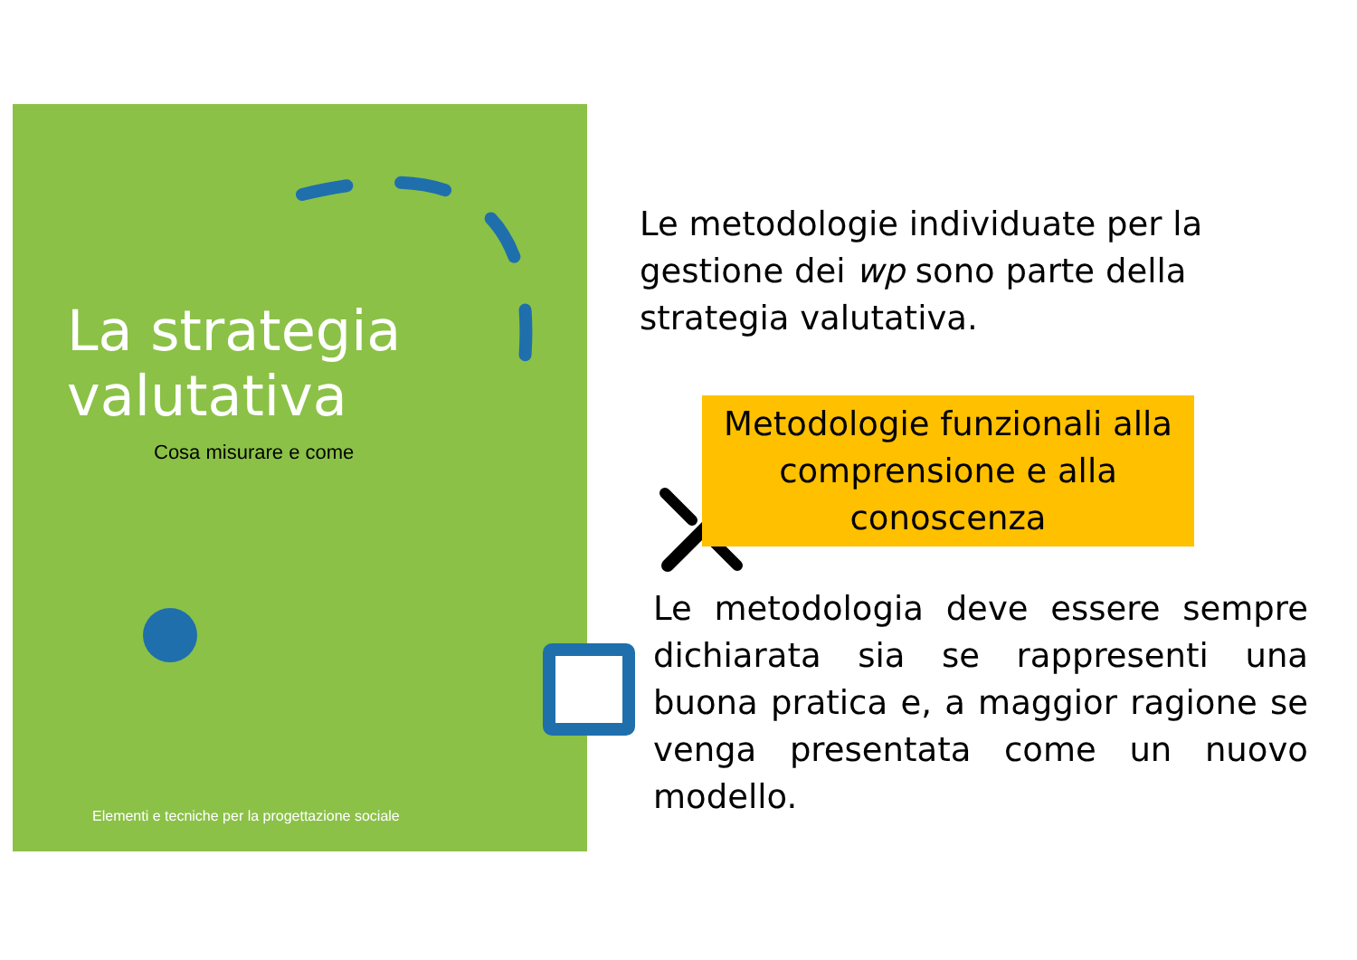La strategia
valutativa
Cosa misurare e come
Elementi e tecniche per la progettazione sociale
Le metodologie individuate per la gestione dei wp sono parte della strategia valutativa.
Metodologie funzionali alla comprensione e alla conoscenza
Le metodologia deve essere sempre dichiarata sia se rappresenti una buona pratica e, a maggior ragione se venga presentata come un nuovo modello.